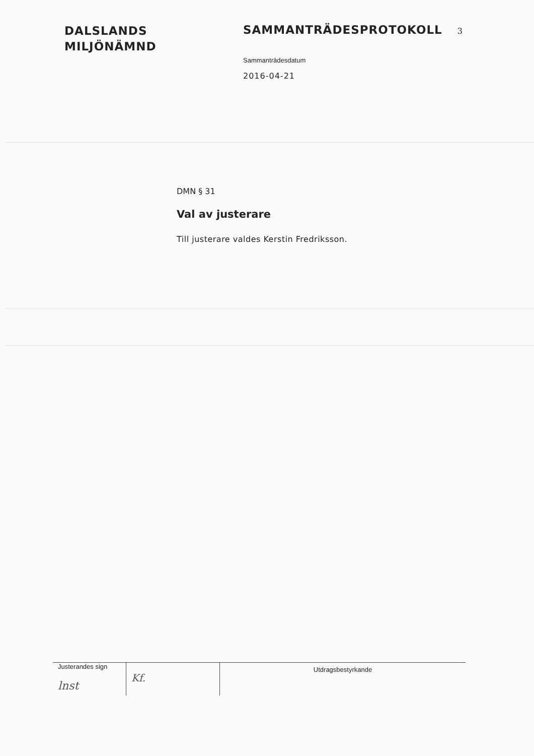DALSLANDS
MILJÖNÄMND
SAMMANTRÄDESPROTOKOLL 3
Sammanträdesdatum
2016-04-21
DMN § 31
Val av justerare
Till justerare valdes Kerstin Fredriksson.
Justerandes sign
lnst
Kf.
Utdragsbestyrkande